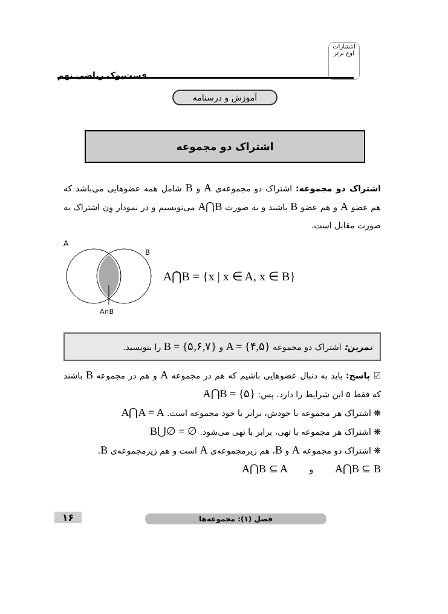انتشارات اوج برتر
فست‌بوک ریاضی نهم
آموزش و درسنامه
اشتراک دو مجموعه
اشتراک دو مجموعه: اشتراک دو مجموعه‌ی A و B شامل همه عضوهایی می‌باشد که هم عضو A و هم عضو B باشند و به صورت A⋂B می‌نویسیم و در نمودار وِن اشتراک به صورت مقابل است.
A
B
A∩B
A⋂B = {x | x ∈ A, x ∈ B}
تمرین: اشتراک دو مجموعه A = {۴,۵} و B = {۵,۶,۷} را بنویسید.
☑ پاسخ: باید به دنبال عضوهایی باشیم که هم در مجموعه A و هم در مجموعه B باشند که فقط ۵ این شرایط را دارد. پس: A⋂B = {۵}
❋ اشتراک هر مجموعه با خودش، برابر با خود مجموعه است. A⋂A = A
❋ اشتراک هر مجموعه با تهی، برابر با تهی می‌شود. B⋃∅ = ∅
❋ اشتراک دو مجموعه A و B، هم زیرمجموعه‌ی A است و هم زیرمجموعه‌ی B.
A⋂B ⊆ B و A⋂B ⊆ A
فصل (۱): مجموعه‌ها
۱۶